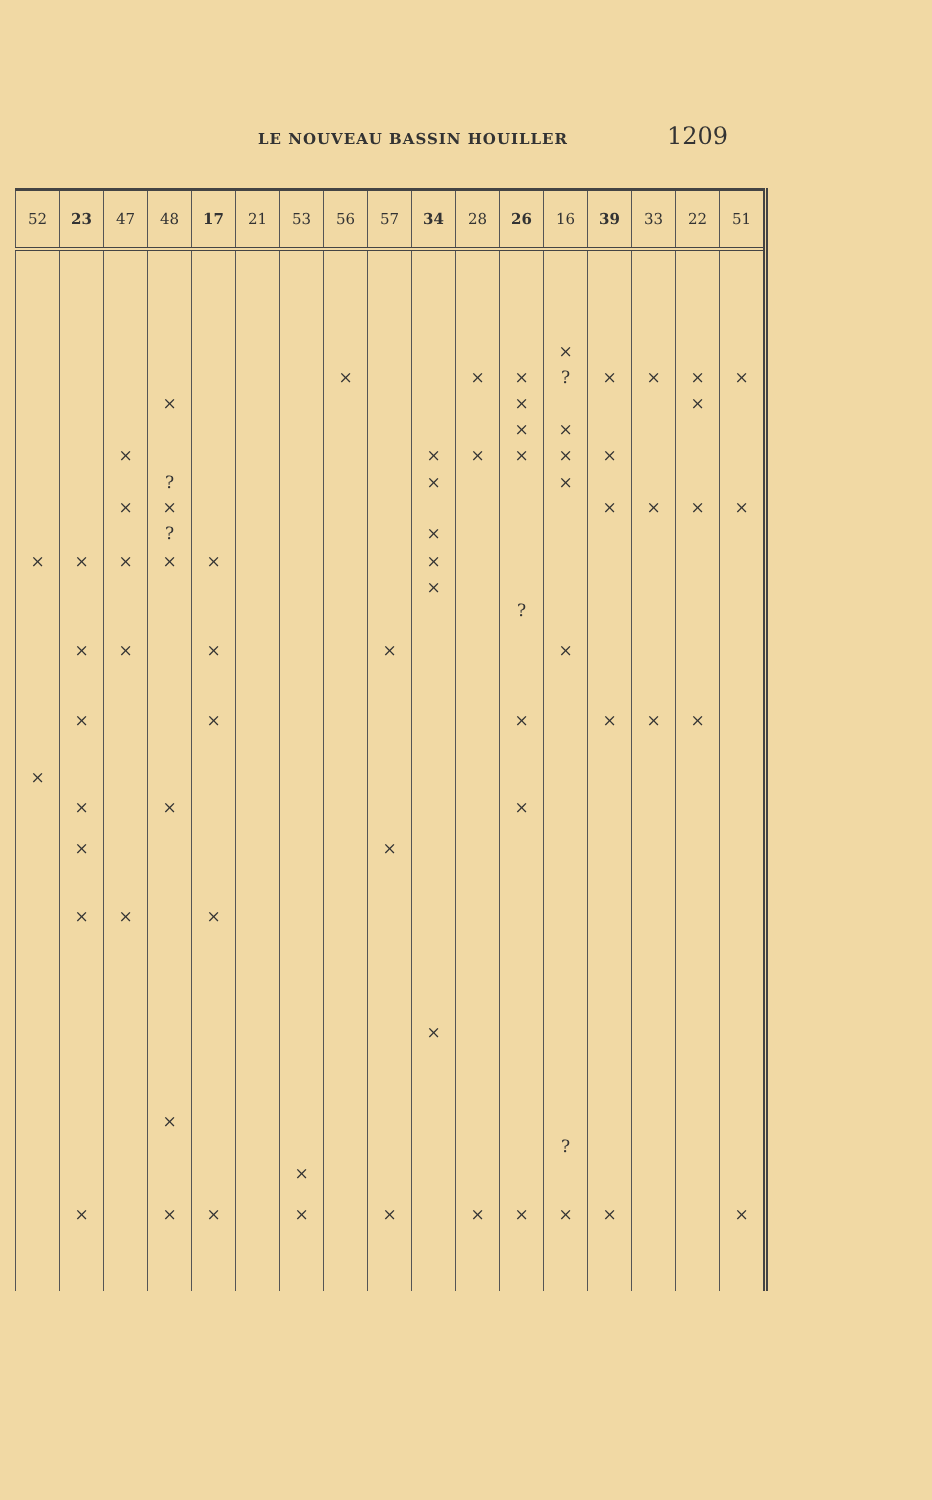LE NOUVEAU BASSIN HOUILLER 1209
| 52 | 23 | 47 | 48 | 17 | 21 | 53 | 56 | 57 | 34 | 28 | 26 | 16 | 39 | 33 | 22 | 51 |
| --- | --- | --- | --- | --- | --- | --- | --- | --- | --- | --- | --- | --- | --- | --- | --- | --- |
| | | | | | | | | | | | | × | | | | |
| | | | | | | | × | | | × | × | ? | × | × | × | × |
| | | | × | | | | | | | | × | | | | × | |
| | | | | | | | | | | | × | × | | | | |
| | | × | | | | | | | × | × | × | × | × | | | |
| | | | ? | | | | | | × | | | × | | | | |
| | | × | × | | | | | | | | | | × | × | × | × |
| | | | ? | | | | | | × | | | | | | | |
| × | × | × | × | × | | | | | × | | | | | | | |
| | | | | | | | | | × | | | | | | | |
| | | | | | | | | | | | ? | | | | | |
| | × | × | | × | | | | × | | | | × | | | | |
| | × | | | × | | | | | | | × | | × | × | × | |
| × | | | | | | | | | | | | | | | | |
| | × | | × | | | | | | | | × | | | | | |
| | × | | | | | | | × | | | | | | | | |
| | × | × | | × | | | | | | | | | | | | |
| | | | | | | | | | × | | | | | | | |
| | | | × | | | | | | | | | | | | | |
| | | | | | | | | | | | | ? | | | | |
| | | | | | | × | | | | | | | | | | |
| | × | | × | × | | × | | × | | × | × | × | × | | | × |